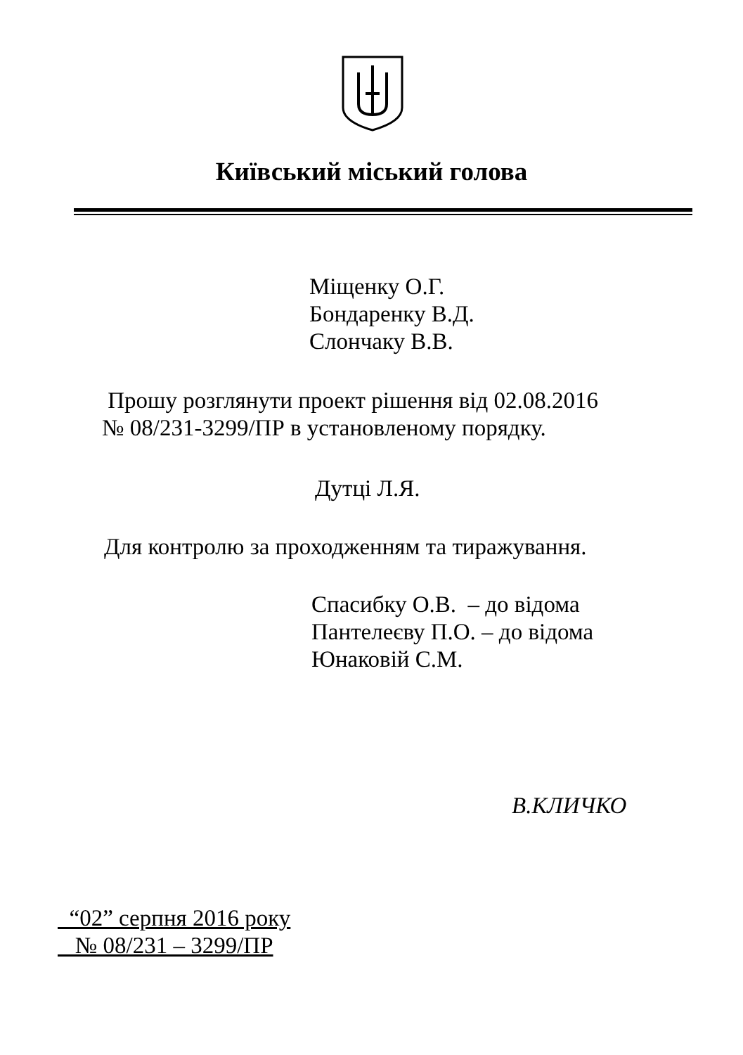Київський міський голова
Міщенку О.Г.
Бондаренку В.Д.
Слончаку В.В.
Прошу розглянути проект рішення від 02.08.2016
№ 08/231-3299/ПР в установленому порядку.
Дутці Л.Я.
Для контролю за проходженням та тиражування.
Спасибку О.В. – до відома
Пантелеєву П.О. – до відома
Юнаковій С.М.
В.КЛИЧКО
“02” серпня 2016 року
№ 08/231 – 3299/ПР